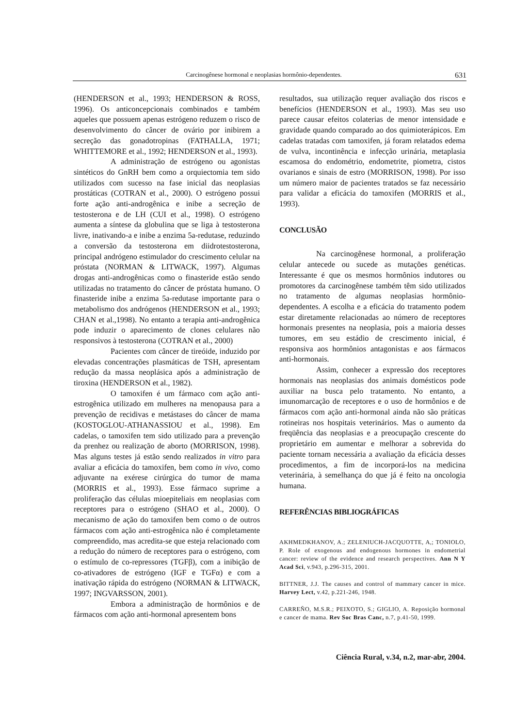Carcinogênese hormonal e neoplasias hormônio-dependentes. 631
(HENDERSON et al., 1993; HENDERSON & ROSS, 1996). Os anticoncepcionais combinados e também aqueles que possuem apenas estrógeno reduzem o risco de desenvolvimento do câncer de ovário por inibirem a secreção das gonadotropinas (FATHALLA, 1971; WHITTEMORE et al., 1992; HENDERSON et al., 1993).
A administração de estrógeno ou agonistas sintéticos do GnRH bem como a orquiectomia tem sido utilizados com sucesso na fase inicial das neoplasias prostáticas (COTRAN et al., 2000). O estrógeno possui forte ação anti-androgênica e inibe a secreção de testosterona e de LH (CUI et al., 1998). O estrógeno aumenta a síntese da globulina que se liga à testosterona livre, inativando-a e inibe a enzima 5a-redutase, reduzindo a conversão da testosterona em diidrotestosterona, principal andrógeno estimulador do crescimento celular na próstata (NORMAN & LITWACK, 1997). Algumas drogas anti-androgênicas como o finasteride estão sendo utilizadas no tratamento do câncer de próstata humano. O finasteride inibe a enzima 5a-redutase importante para o metabolismo dos andrógenos (HENDERSON et al., 1993; CHAN et al.,1998). No entanto a terapia anti-androgênica pode induzir o aparecimento de clones celulares não responsivos à testosterona (COTRAN et al., 2000)
Pacientes com câncer de tireóide, induzido por elevadas concentrações plasmáticas de TSH, apresentam redução da massa neoplásica após a administração de tiroxina (HENDERSON et al., 1982).
O tamoxifen é um fármaco com ação anti-estrogênica utilizado em mulheres na menopausa para a prevenção de recidivas e metástases do câncer de mama (KOSTOGLOU-ATHANASSIOU et al., 1998). Em cadelas, o tamoxifen tem sido utilizado para a prevenção da prenhez ou realização de aborto (MORRISON, 1998). Mas alguns testes já estão sendo realizados in vitro para avaliar a eficácia do tamoxifen, bem como in vivo, como adjuvante na exérese cirúrgica do tumor de mama (MORRIS et al., 1993). Esse fármaco suprime a proliferação das células mioepiteliais em neoplasias com receptores para o estrógeno (SHAO et al., 2000). O mecanismo de ação do tamoxifen bem como o de outros fármacos com ação anti-estrogênica não é completamente compreendido, mas acredita-se que esteja relacionado com a redução do número de receptores para o estrógeno, com o estímulo de co-repressores (TGFβ), com a inibição de co-ativadores de estrógeno (IGF e TGFα) e com a inativação rápida do estrógeno (NORMAN & LITWACK, 1997; INGVARSSON, 2001).
Embora a administração de hormônios e de fármacos com ação anti-hormonal apresentem bons
resultados, sua utilização requer avaliação dos riscos e benefícios (HENDERSON et al., 1993). Mas seu uso parece causar efeitos colaterias de menor intensidade e gravidade quando comparado ao dos quimioterápicos. Em cadelas tratadas com tamoxifen, já foram relatados edema de vulva, incontinência e infecção urinária, metaplasia escamosa do endométrio, endometrite, piometra, cistos ovarianos e sinais de estro (MORRISON, 1998). Por isso um número maior de pacientes tratados se faz necessário para validar a eficácia do tamoxifen (MORRIS et al., 1993).
CONCLUSÃO
Na carcinogênese hormonal, a proliferação celular antecede ou sucede as mutações genéticas. Interessante é que os mesmos hormônios indutores ou promotores da carcinogênese também têm sido utilizados no tratamento de algumas neoplasias hormônio-dependentes. A escolha e a eficácia do tratamento podem estar diretamente relacionadas ao número de receptores hormonais presentes na neoplasia, pois a maioria desses tumores, em seu estádio de crescimento inicial, é responsiva aos hormônios antagonistas e aos fármacos anti-hormonais.
Assim, conhecer a expressão dos receptores hormonais nas neoplasias dos animais domésticos pode auxiliar na busca pelo tratamento. No entanto, a imunomarcação de receptores e o uso de hormônios e de fármacos com ação anti-hormonal ainda não são práticas rotineiras nos hospitais veterinários. Mas o aumento da freqüência das neoplasias e a preocupação crescente do proprietário em aumentar e melhorar a sobrevida do paciente tornam necessária a avaliação da eficácia desses procedimentos, a fim de incorporá-los na medicina veterinária, à semelhança do que já é feito na oncologia humana.
REFERÊNCIAS BIBLIOGRÁFICAS
AKHMEDKHANOV, A.; ZELENIUCH-JACQUOTTE, A,; TONIOLO, P. Role of exogenous and endogenous hormones in endometrial cancer: review of the evidence and research perspectives. Ann N Y Acad Sci, v.943, p.296-315, 2001.
BITTNER, J.J. The causes and control of mammary cancer in mice. Harvey Lect, v.42, p.221-246, 1948.
CARREÑO, M.S.R.; PEIXOTO, S.; GIGLIO, A. Reposição hormonal e cancer de mama. Rev Soc Bras Canc, n.7, p.41-50, 1999.
Ciência Rural, v.34, n.2, mar-abr, 2004.